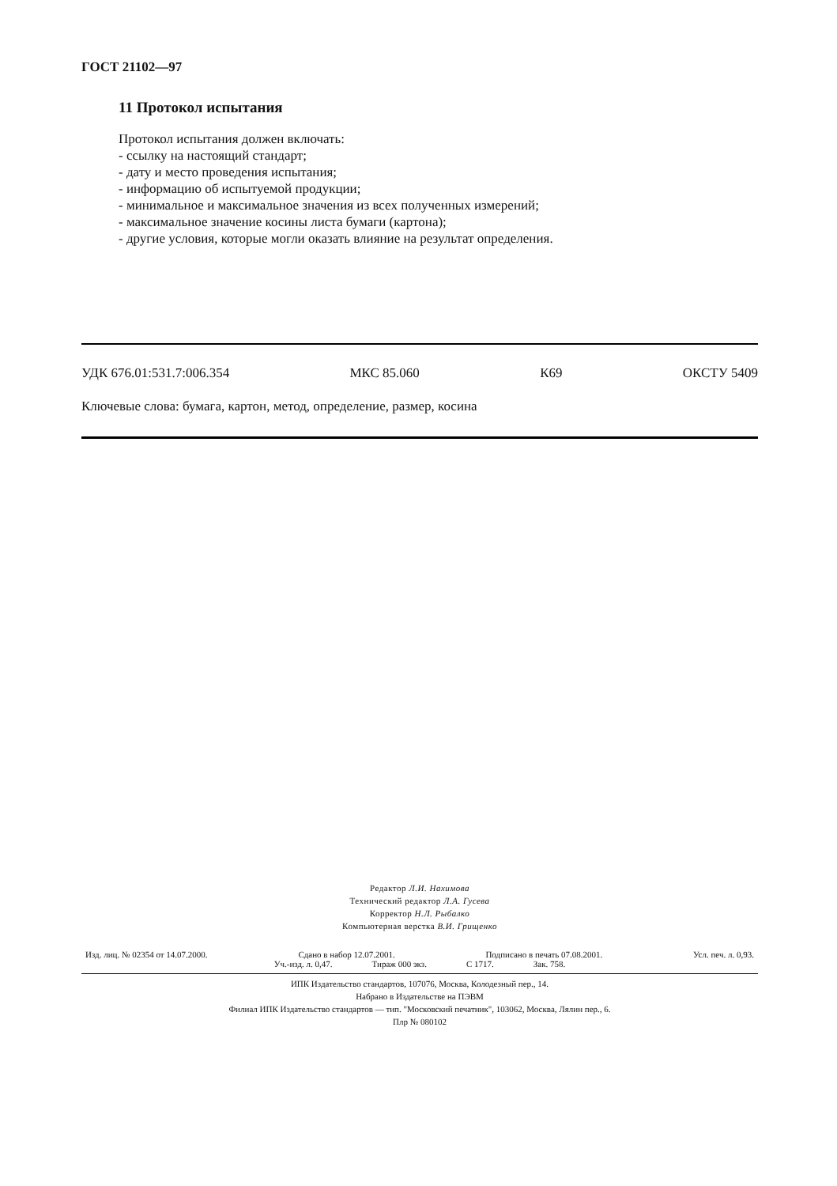ГОСТ 21102—97
11 Протокол испытания
Протокол испытания должен включать:
- ссылку на настоящий стандарт;
- дату и место проведения испытания;
- информацию об испытуемой продукции;
- минимальное и максимальное значения из всех полученных измерений;
- максимальное значение косины листа бумаги (картона);
- другие условия, которые могли оказать влияние на результат определения.
УДК 676.01:531.7:006.354 МКС 85.060 К69 ОКСТУ 5409
Ключевые слова: бумага, картон, метод, определение, размер, косина
Редактор Л.И. Нахимова
Технический редактор Л.А. Гусева
Корректор Н.Л. Рыбалко
Компьютерная верстка В.И. Грищенко
Изд. лиц. № 02354 от 14.07.2000. Сдано в набор 12.07.2001. Подписано в печать 07.08.2001. Усл. печ. л. 0,93.
Уч.-изд. л. 0,47. Тираж 000 экз. С 1717. Зак. 758.
ИПК Издательство стандартов, 107076, Москва, Колодезный пер., 14.
Набрано в Издательстве на ПЭВМ
Филиал ИПК Издательство стандартов — тип. "Московский печатник", 103062, Москва, Лялин пер., 6.
Плр № 080102